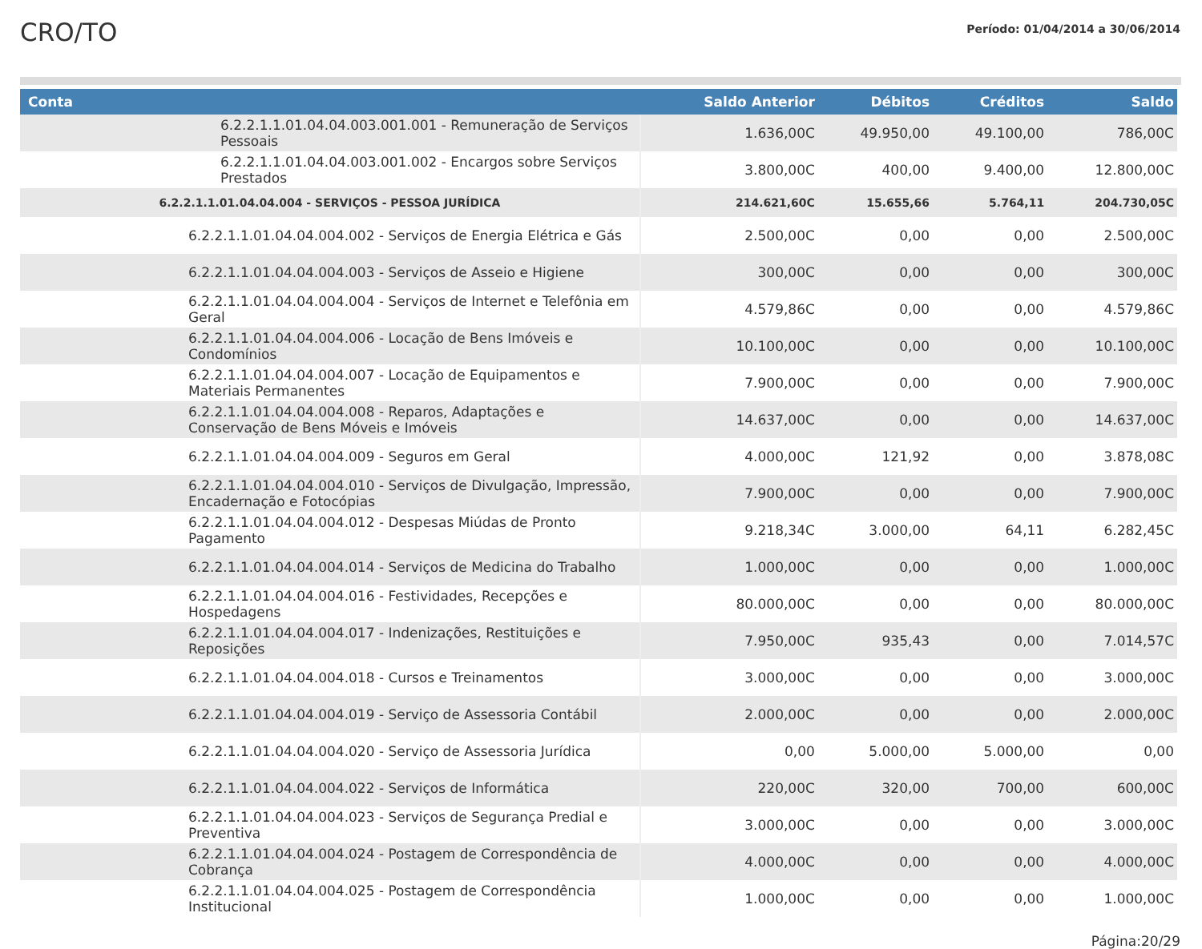CRO/TO
Período: 01/04/2014 a 30/06/2014
| Conta | Saldo Anterior | Débitos | Créditos | Saldo |
| --- | --- | --- | --- | --- |
| 6.2.2.1.1.01.04.04.003.001.001 - Remuneração de Serviços Pessoais | 1.636,00C | 49.950,00 | 49.100,00 | 786,00C |
| 6.2.2.1.1.01.04.04.003.001.002 - Encargos sobre Serviços Prestados | 3.800,00C | 400,00 | 9.400,00 | 12.800,00C |
| 6.2.2.1.1.01.04.04.004 - SERVIÇOS - PESSOA JURÍDICA | 214.621,60C | 15.655,66 | 5.764,11 | 204.730,05C |
| 6.2.2.1.1.01.04.04.004.002 - Serviços de Energia Elétrica e Gás | 2.500,00C | 0,00 | 0,00 | 2.500,00C |
| 6.2.2.1.1.01.04.04.004.003 - Serviços de Asseio e Higiene | 300,00C | 0,00 | 0,00 | 300,00C |
| 6.2.2.1.1.01.04.04.004.004 - Serviços de Internet e Telefônia em Geral | 4.579,86C | 0,00 | 0,00 | 4.579,86C |
| 6.2.2.1.1.01.04.04.004.006 - Locação de Bens Imóveis e Condomínios | 10.100,00C | 0,00 | 0,00 | 10.100,00C |
| 6.2.2.1.1.01.04.04.004.007 - Locação de Equipamentos e Materiais Permanentes | 7.900,00C | 0,00 | 0,00 | 7.900,00C |
| 6.2.2.1.1.01.04.04.004.008 - Reparos, Adaptações e Conservação de Bens Móveis e Imóveis | 14.637,00C | 0,00 | 0,00 | 14.637,00C |
| 6.2.2.1.1.01.04.04.004.009 - Seguros em Geral | 4.000,00C | 121,92 | 0,00 | 3.878,08C |
| 6.2.2.1.1.01.04.04.004.010 - Serviços de Divulgação, Impressão, Encadernação e Fotocópias | 7.900,00C | 0,00 | 0,00 | 7.900,00C |
| 6.2.2.1.1.01.04.04.004.012 - Despesas Miúdas de Pronto Pagamento | 9.218,34C | 3.000,00 | 64,11 | 6.282,45C |
| 6.2.2.1.1.01.04.04.004.014 - Serviços de Medicina do Trabalho | 1.000,00C | 0,00 | 0,00 | 1.000,00C |
| 6.2.2.1.1.01.04.04.004.016 - Festividades, Recepções e Hospedagens | 80.000,00C | 0,00 | 0,00 | 80.000,00C |
| 6.2.2.1.1.01.04.04.004.017 - Indenizações, Restituições e Reposições | 7.950,00C | 935,43 | 0,00 | 7.014,57C |
| 6.2.2.1.1.01.04.04.004.018 - Cursos e Treinamentos | 3.000,00C | 0,00 | 0,00 | 3.000,00C |
| 6.2.2.1.1.01.04.04.004.019 - Serviço de Assessoria Contábil | 2.000,00C | 0,00 | 0,00 | 2.000,00C |
| 6.2.2.1.1.01.04.04.004.020 - Serviço de Assessoria Jurídica | 0,00 | 5.000,00 | 5.000,00 | 0,00 |
| 6.2.2.1.1.01.04.04.004.022 - Serviços de Informática | 220,00C | 320,00 | 700,00 | 600,00C |
| 6.2.2.1.1.01.04.04.004.023 - Serviços de Segurança Predial e Preventiva | 3.000,00C | 0,00 | 0,00 | 3.000,00C |
| 6.2.2.1.1.01.04.04.004.024 - Postagem de Correspondência de Cobrança | 4.000,00C | 0,00 | 0,00 | 4.000,00C |
| 6.2.2.1.1.01.04.04.004.025 - Postagem de Correspondência Institucional | 1.000,00C | 0,00 | 0,00 | 1.000,00C |
Página:20/29